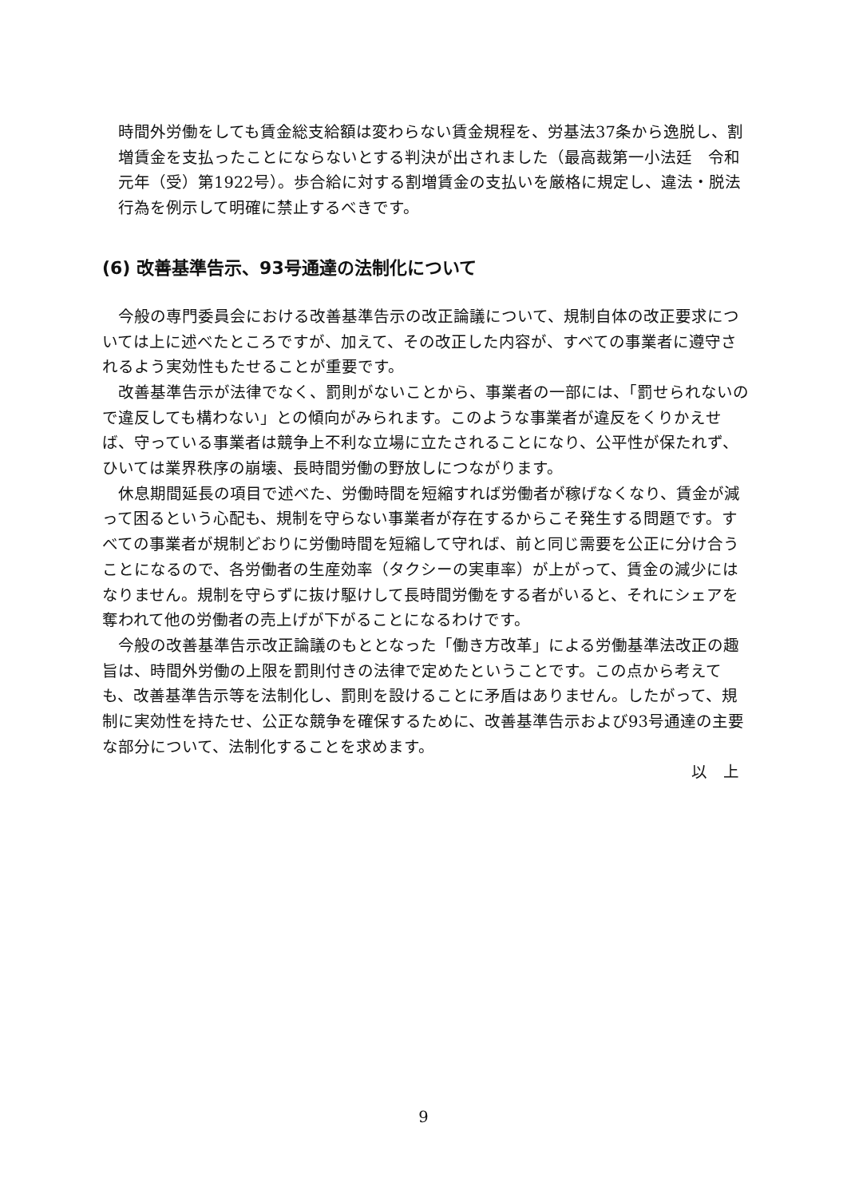時間外労働をしても賃金総支給額は変わらない賃金規程を、労基法37条から逸脱し、割増賃金を支払ったことにならないとする判決が出されました（最高裁第一小法廷　令和元年（受）第1922号）。歩合給に対する割増賃金の支払いを厳格に規定し、違法・脱法行為を例示して明確に禁止するべきです。
(6) 改善基準告示、93号通達の法制化について
　今般の専門委員会における改善基準告示の改正論議について、規制自体の改正要求については上に述べたところですが、加えて、その改正した内容が、すべての事業者に遵守されるよう実効性もたせることが重要です。
　改善基準告示が法律でなく、罰則がないことから、事業者の一部には、「罰せられないので違反しても構わない」との傾向がみられます。このような事業者が違反をくりかえせば、守っている事業者は競争上不利な立場に立たされることになり、公平性が保たれず、ひいては業界秩序の崩壊、長時間労働の野放しにつながります。
　休息期間延長の項目で述べた、労働時間を短縮すれば労働者が稼げなくなり、賃金が減って困るという心配も、規制を守らない事業者が存在するからこそ発生する問題です。すべての事業者が規制どおりに労働時間を短縮して守れば、前と同じ需要を公正に分け合うことになるので、各労働者の生産効率（タクシーの実車率）が上がって、賃金の減少にはなりません。規制を守らずに抜け駆けして長時間労働をする者がいると、それにシェアを奪われて他の労働者の売上げが下がることになるわけです。
　今般の改善基準告示改正論議のもととなった「働き方改革」による労働基準法改正の趣旨は、時間外労働の上限を罰則付きの法律で定めたということです。この点から考えても、改善基準告示等を法制化し、罰則を設けることに矛盾はありません。したがって、規制に実効性を持たせ、公正な競争を確保するために、改善基準告示および93号通達の主要な部分について、法制化することを求めます。
以　上
9